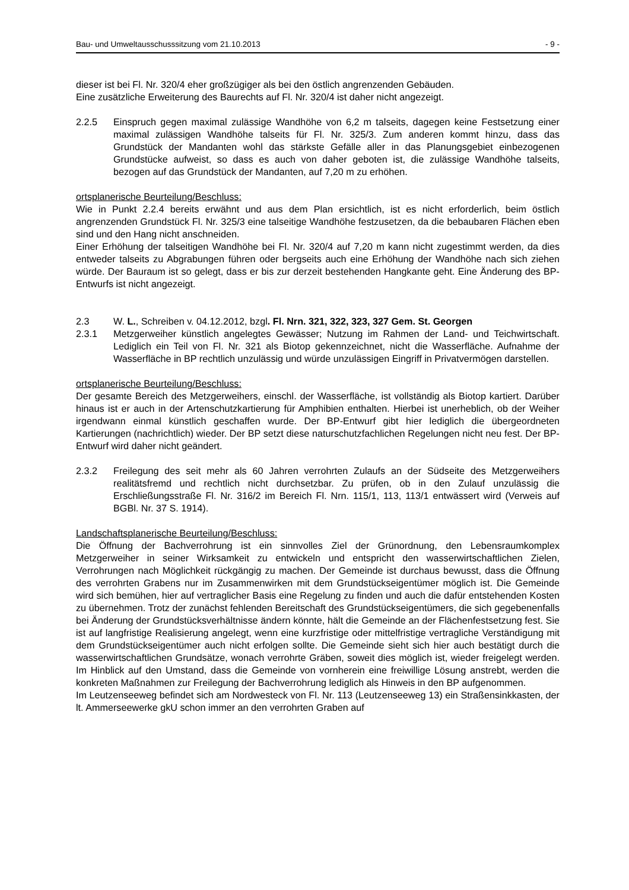Bau- und Umweltausschusssitzung vom 21.10.2013 - 9 -
dieser ist bei Fl. Nr. 320/4 eher großzügiger als bei den östlich angrenzenden Gebäuden.
Eine zusätzliche Erweiterung des Baurechts auf Fl. Nr. 320/4 ist daher nicht angezeigt.
2.2.5 Einspruch gegen maximal zulässige Wandhöhe von 6,2 m talseits, dagegen keine Festsetzung einer maximal zulässigen Wandhöhe talseits für Fl. Nr. 325/3. Zum anderen kommt hinzu, dass das Grundstück der Mandanten wohl das stärkste Gefälle aller in das Planungsgebiet einbezogenen Grundstücke aufweist, so dass es auch von daher geboten ist, die zulässige Wandhöhe talseits, bezogen auf das Grundstück der Mandanten, auf 7,20 m zu erhöhen.
ortsplanerische Beurteilung/Beschluss:
Wie in Punkt 2.2.4 bereits erwähnt und aus dem Plan ersichtlich, ist es nicht erforderlich, beim östlich angrenzenden Grundstück Fl. Nr. 325/3 eine talseitige Wandhöhe festzusetzen, da die bebaubaren Flächen eben sind und den Hang nicht anschneiden.
Einer Erhöhung der talseitigen Wandhöhe bei Fl. Nr. 320/4 auf 7,20 m kann nicht zugestimmt werden, da dies entweder talseits zu Abgrabungen führen oder bergseits auch eine Erhöhung der Wandhöhe nach sich ziehen würde. Der Bauraum ist so gelegt, dass er bis zur derzeit bestehenden Hangkante geht. Eine Änderung des BP-Entwurfs ist nicht angezeigt.
2.3 W. L., Schreiben v. 04.12.2012, bzgl. Fl. Nrn. 321, 322, 323, 327 Gem. St. Georgen
2.3.1 Metzgerweiher künstlich angelegtes Gewässer; Nutzung im Rahmen der Land- und Teichwirtschaft. Lediglich ein Teil von Fl. Nr. 321 als Biotop gekennzeichnet, nicht die Wasserfläche. Aufnahme der Wasserfläche in BP rechtlich unzulässig und würde unzulässigen Eingriff in Privatvermögen darstellen.
ortsplanerische Beurteilung/Beschluss:
Der gesamte Bereich des Metzgerweihers, einschl. der Wasserfläche, ist vollständig als Biotop kartiert. Darüber hinaus ist er auch in der Artenschutzkartierung für Amphibien enthalten. Hierbei ist unerheblich, ob der Weiher irgendwann einmal künstlich geschaffen wurde. Der BP-Entwurf gibt hier lediglich die übergeordneten Kartierungen (nachrichtlich) wieder. Der BP setzt diese naturschutzfachlichen Regelungen nicht neu fest. Der BP-Entwurf wird daher nicht geändert.
2.3.2 Freilegung des seit mehr als 60 Jahren verrohrten Zulaufs an der Südseite des Metzgerweihers realitätsfremd und rechtlich nicht durchsetzbar. Zu prüfen, ob in den Zulauf unzulässig die Erschließungsstraße Fl. Nr. 316/2 im Bereich Fl. Nrn. 115/1, 113, 113/1 entwässert wird (Verweis auf BGBl. Nr. 37 S. 1914).
Landschaftsplanerische Beurteilung/Beschluss:
Die Öffnung der Bachverrohrung ist ein sinnvolles Ziel der Grünordnung, den Lebensraumkomplex Metzgerweiher in seiner Wirksamkeit zu entwickeln und entspricht den wasserwirtschaftlichen Zielen, Verrohrungen nach Möglichkeit rückgängig zu machen. Der Gemeinde ist durchaus bewusst, dass die Öffnung des verrohrten Grabens nur im Zusammenwirken mit dem Grundstückseigentümer möglich ist. Die Gemeinde wird sich bemühen, hier auf vertraglicher Basis eine Regelung zu finden und auch die dafür entstehenden Kosten zu übernehmen. Trotz der zunächst fehlenden Bereitschaft des Grundstückseigentümers, die sich gegebenenfalls bei Änderung der Grundstücksverhältnisse ändern könnte, hält die Gemeinde an der Flächenfestsetzung fest. Sie ist auf langfristige Realisierung angelegt, wenn eine kurzfristige oder mittelfristige vertragliche Verständigung mit dem Grundstückseigentümer auch nicht erfolgen sollte. Die Gemeinde sieht sich hier auch bestätigt durch die wasserwirtschaftlichen Grundsätze, wonach verrohrte Gräben, soweit dies möglich ist, wieder freigelegt werden. Im Hinblick auf den Umstand, dass die Gemeinde von vornherein eine freiwillige Lösung anstrebt, werden die konkreten Maßnahmen zur Freilegung der Bachverrohrung lediglich als Hinweis in den BP aufgenommen.
Im Leutzenseeweg befindet sich am Nordwesteck von Fl. Nr. 113 (Leutzenseeweg 13) ein Straßensinkkasten, der lt. Ammerseewerke gkU schon immer an den verrohrten Graben auf